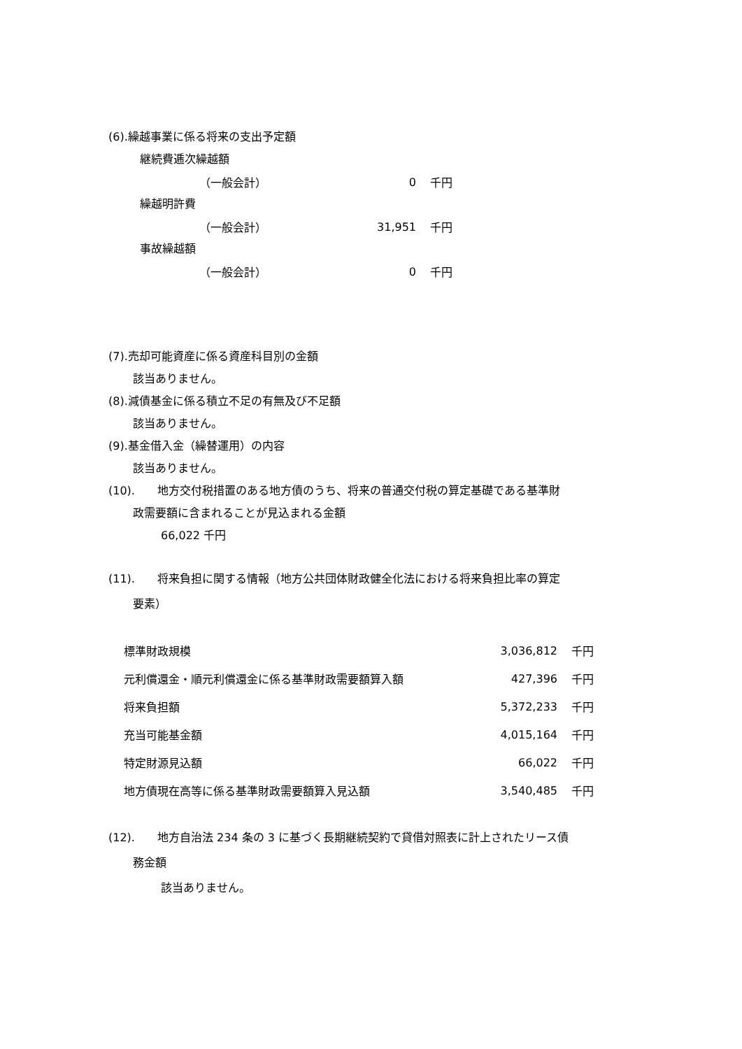(6).繰越事業に係る将来の支出予定額
継続費逓次繰越額
| （一般会計） | 0 | 千円 |
繰越明許費
| （一般会計） | 31,951 | 千円 |
事故繰越額
| （一般会計） | 0 | 千円 |
(7).売却可能資産に係る資産科目別の金額
該当ありません。
(8).減債基金に係る積立不足の有無及び不足額
該当ありません。
(9).基金借入金（繰替運用）の内容
該当ありません。
(10). 地方交付税措置のある地方債のうち、将来の普通交付税の算定基礎である基準財
政需要額に含まれることが見込まれる金額
66,022 千円
(11). 将来負担に関する情報（地方公共団体財政健全化法における将来負担比率の算定
要素）
| 標準財政規模 | 3,036,812 | 千円 |
| 元利償還金・順元利償還金に係る基準財政需要額算入額 | 427,396 | 千円 |
| 将来負担額 | 5,372,233 | 千円 |
| 充当可能基金額 | 4,015,164 | 千円 |
| 特定財源見込額 | 66,022 | 千円 |
| 地方債現在高等に係る基準財政需要額算入見込額 | 3,540,485 | 千円 |
(12). 地方自治法 234 条の 3 に基づく長期継続契約で貸借対照表に計上されたリース債
務金額
該当ありません。